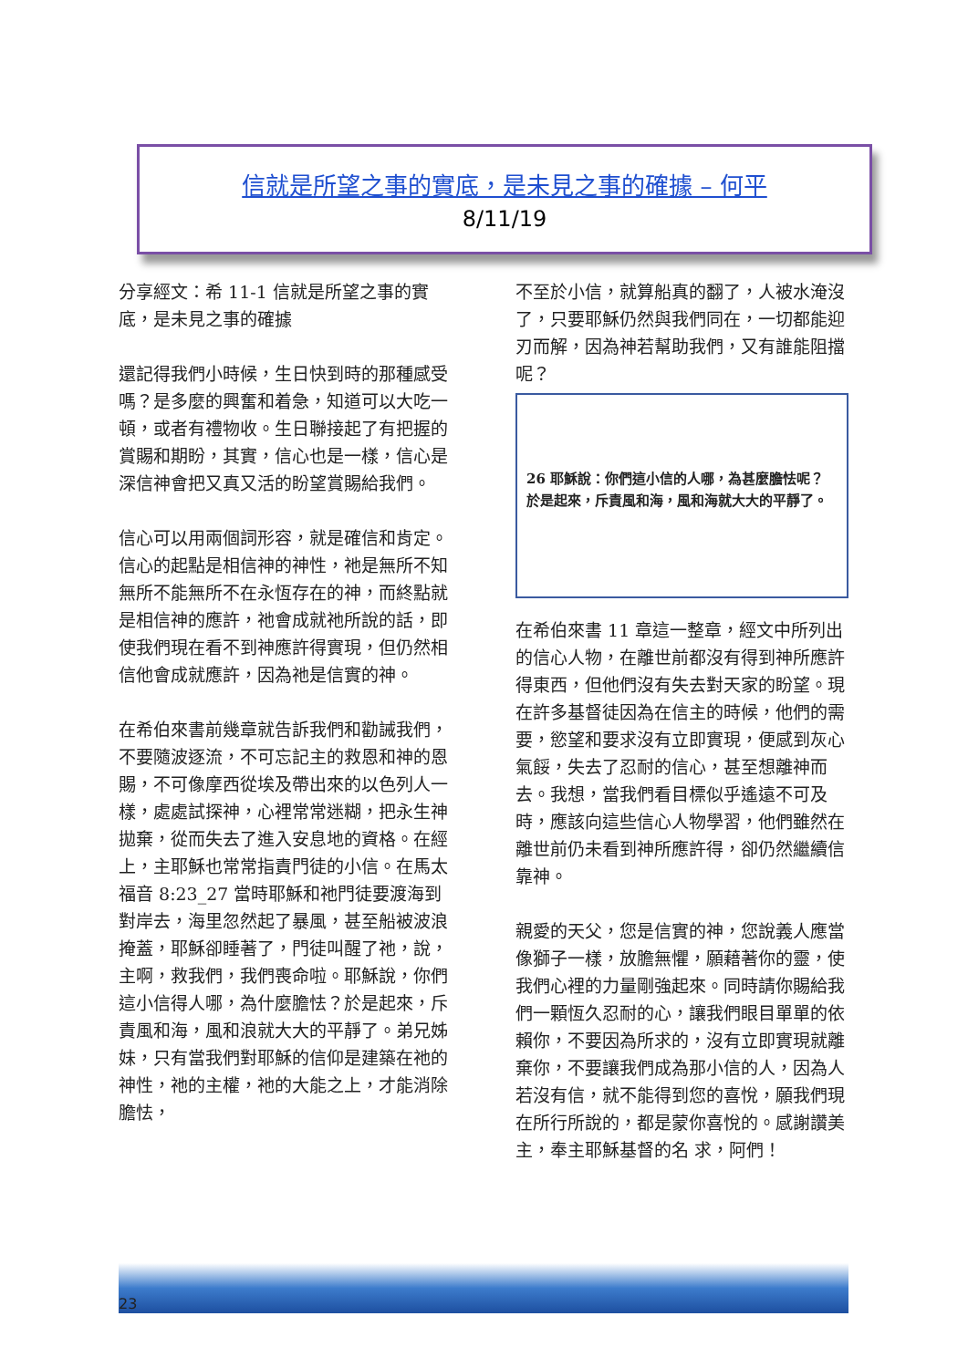信就是所望之事的實底，是未見之事的確據 – 何平
8/11/19
分享經文：希 11-1 信就是所望之事的實底，是未見之事的確據
還記得我們小時候，生日快到時的那種感受嗎？是多麼的興奮和着急，知道可以大吃一頓，或者有禮物收。生日聯接起了有把握的賞賜和期盼，其實，信心也是一樣，信心是深信神會把又真又活的盼望賞賜給我們。
信心可以用兩個詞形容，就是確信和肯定。信心的起點是相信神的神性，祂是無所不知無所不能無所不在永恆存在的神，而終點就是相信神的應許，祂會成就祂所說的話，即使我們現在看不到神應許得實現，但仍然相信他會成就應許，因為祂是信實的神。
在希伯來書前幾章就告訴我們和勸誡我們，不要隨波逐流，不可忘記主的救恩和神的恩賜，不可像摩西從埃及帶出來的以色列人一樣，處處試探神，心裡常常迷糊，把永生神 拋棄，從而失去了進入安息地的資格。在經上，主耶穌也常常指責門徒的小信。在馬太福音 8:23_27 當時耶穌和祂門徒要渡海到對岸去，海里忽然起了暴風，甚至船被波浪掩蓋，耶穌卻睡著了，門徒叫醒了祂，說，主啊，救我們，我們喪命啦。耶穌說，你們這小信得人哪，為什麼膽怯？於是起來，斥責風和海，風和浪就大大的平靜了。弟兄姊妹，只有當我們對耶穌的信仰是建築在祂的神性，祂的主權，祂的大能之上，才能消除膽怯，
不至於小信，就算船真的翻了，人被水淹沒了，只要耶穌仍然與我們同在，一切都能迎刃而解，因為神若幫助我們，又有誰能阻擋呢？
26 耶穌說：你們這小信的人哪，為甚麼膽怯呢？於是起來，斥責風和海，風和海就大大的平靜了。
在希伯來書 11 章這一整章，經文中所列出的信心人物，在離世前都沒有得到神所應許得東西，但他們沒有失去對天家的盼望。現在許多基督徒因為在信主的時候，他們的需要，慾望和要求沒有立即實現，便感到灰心氣餒，失去了忍耐的信心，甚至想離神而去。我想，當我們看目標似乎遙遠不可及時，應該向這些信心人物學習，他們雖然在離世前仍未看到神所應許得，卻仍然繼續信靠神。
親愛的天父，您是信實的神，您說義人應當像獅子一樣，放膽無懼，願藉著你的靈，使我們心裡的力量剛強起來。同時請你賜給我們一顆恆久忍耐的心，讓我們眼目單單的依賴你，不要因為所求的，沒有立即實現就離棄你，不要讓我們成為那小信的人，因為人若沒有信，就不能得到您的喜悅，願我們現在所行所說的，都是蒙你喜悅的。感謝讚美主，奉主耶穌基督的名 求，阿們！
23